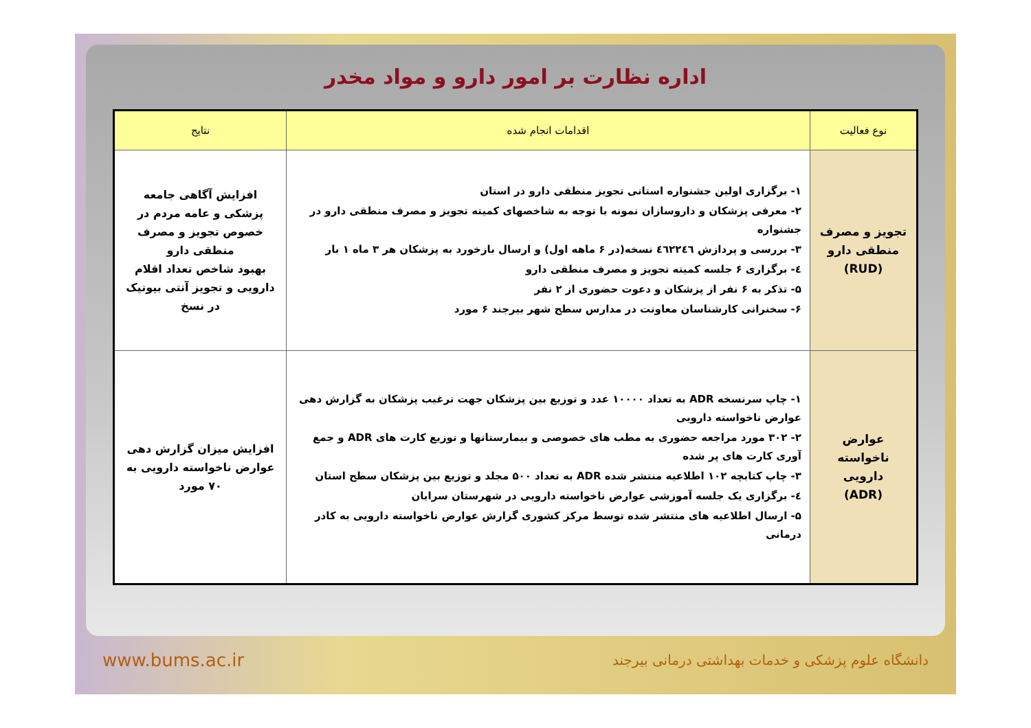اداره نظارت بر امور دارو و مواد مخدر
| نوع فعالیت | اقدامات انجام شده | نتایج |
| --- | --- | --- |
| تجویز و مصرف منطقی دارو (RUD) | ۱- برگزاری اولین جشنواره استانی تجویز منطقی دارو در استان ۲- معرفی پزشکان و داروسازان نمونه با توجه به شاخصهای کمیته تجویز و مصرف منطقی دارو در جشنواره ۳- بررسی و پردازش ٤٦٢٢٤٦ نسخه(در ۶ ماهه اول) و ارسال بازخورد به پزشکان هر ۳ ماه ۱ بار ٤- برگزاری ۶ جلسه کمیته تجویز و مصرف منطقی دارو ۵- تذکر به ۶ نفر از پزشکان و دعوت حضوری از ۲ نفر ۶- سخنرانی کارشناسان معاونت در مدارس سطح شهر بیرجند ۶ مورد | افزایش آگاهی جامعه پزشکی و عامه مردم در خصوص تجویز و مصرف منطقی دارو بهبود شاخص تعداد اقلام دارویی و تجویز آنتی بیوتیک در نسخ |
| عوارض ناخواسته دارویی (ADR) | ۱- چاپ سرنسخه ADR به تعداد ۱۰۰۰۰ عدد و توزیع بین پزشکان جهت ترغیب پزشکان به گزارش دهی عوارض ناخواسته دارویی ۲- ۳۰۲ مورد مراجعه حضوری به مطب های خصوصی و بیمارستانها و توزیع کارت های ADR و جمع آوری کارت های پر شده ۳- چاپ کتابچه ۱۰۲ اطلاعیه منتشر شده ADR به تعداد ۵۰۰ مجلد و توزیع بین پزشکان سطح استان ٤- برگزاری یک جلسه آموزشی عوارض ناخواسته دارویی در شهرستان سرایان ۵- ارسال اطلاعیه های منتشر شده توسط مرکز کشوری گزارش عوارض ناخواسته دارویی به کادر درمانی | افزایش میزان گزارش دهی عوارض ناخواسته دارویی به ۷۰ مورد |
www.bums.ac.ir دانشگاه علوم پزشکی و خدمات بهداشتی درمانی بیرجند